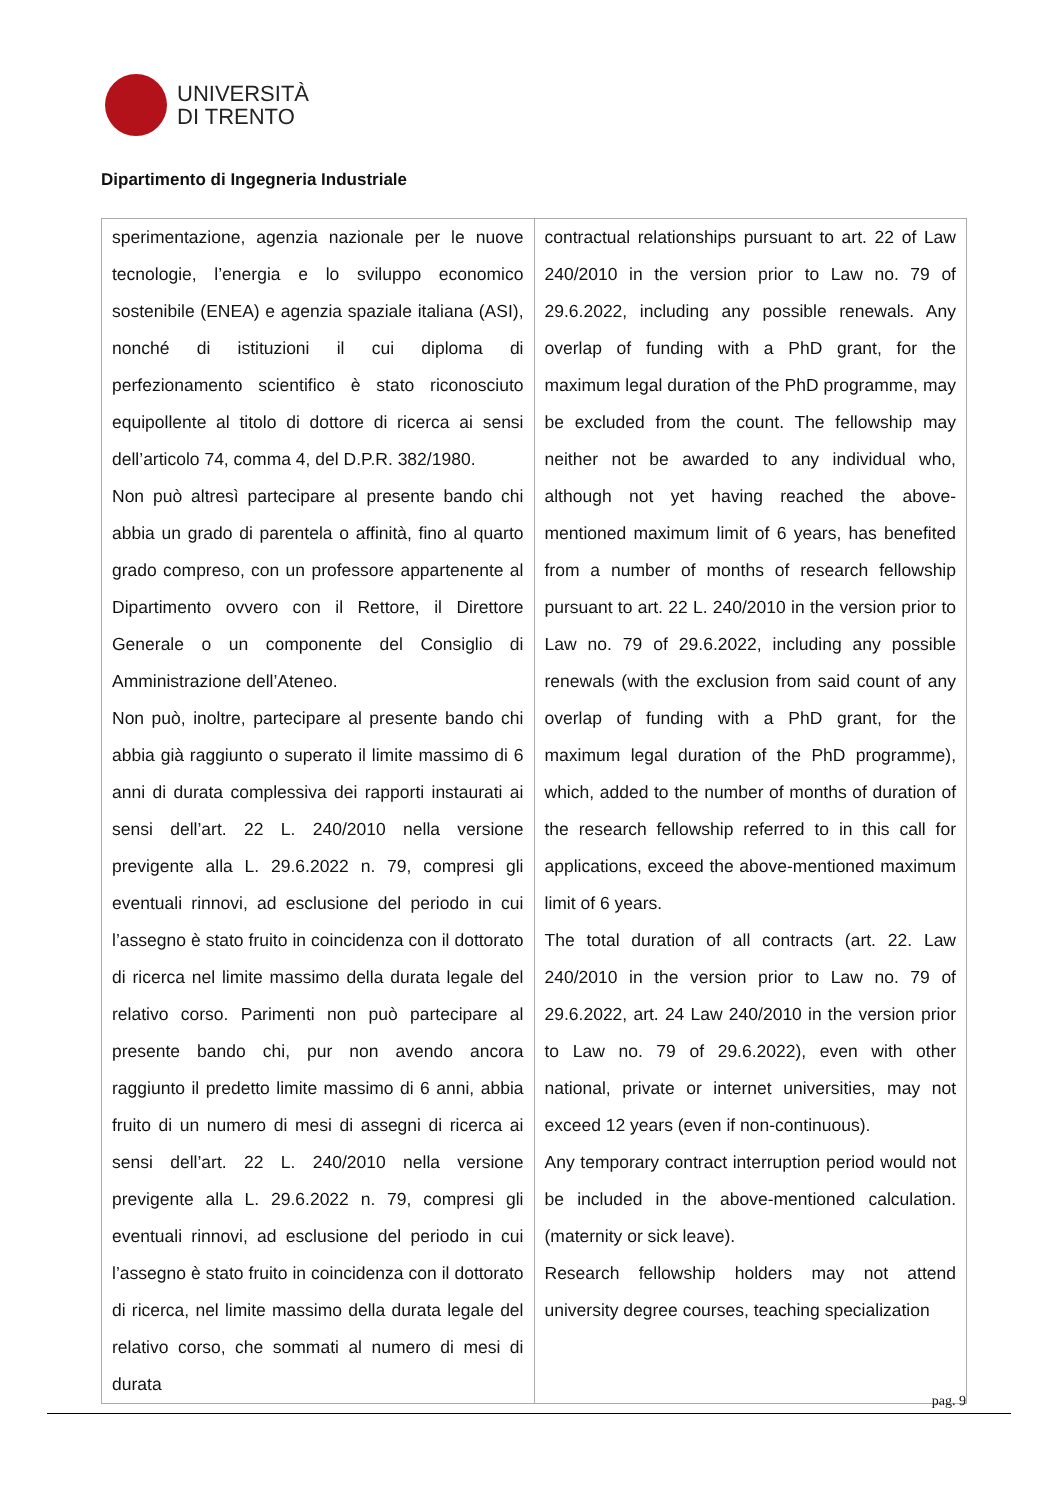UNIVERSITÀ
DI TRENTO
Dipartimento di Ingegneria Industriale
| sperimentazione, agenzia nazionale per le nuove tecnologie, l’energia e lo sviluppo economico sostenibile (ENEA) e agenzia spaziale italiana (ASI), nonché di istituzioni il cui diploma di perfezionamento scientifico è stato riconosciuto equipollente al titolo di dottore di ricerca ai sensi dell’articolo 74, comma 4, del D.P.R. 382/1980. Non può altresì partecipare al presente bando chi abbia un grado di parentela o affinità, fino al quarto grado compreso, con un professore appartenente al Dipartimento ovvero con il Rettore, il Direttore Generale o un componente del Consiglio di Amministrazione dell’Ateneo. Non può, inoltre, partecipare al presente bando chi abbia già raggiunto o superato il limite massimo di 6 anni di durata complessiva dei rapporti instaurati ai sensi dell’art. 22 L. 240/2010 nella versione previgente alla L. 29.6.2022 n. 79, compresi gli eventuali rinnovi, ad esclusione del periodo in cui l’assegno è stato fruito in coincidenza con il dottorato di ricerca nel limite massimo della durata legale del relativo corso. Parimenti non può partecipare al presente bando chi, pur non avendo ancora raggiunto il predetto limite massimo di 6 anni, abbia fruito di un numero di mesi di assegni di ricerca ai sensi dell’art. 22 L. 240/2010 nella versione previgente alla L. 29.6.2022 n. 79, compresi gli eventuali rinnovi, ad esclusione del periodo in cui l’assegno è stato fruito in coincidenza con il dottorato di ricerca, nel limite massimo della durata legale del relativo corso, che sommati al numero di mesi di durata | contractual relationships pursuant to art. 22 of Law 240/2010 in the version prior to Law no. 79 of 29.6.2022, including any possible renewals. Any overlap of funding with a PhD grant, for the maximum legal duration of the PhD programme, may be excluded from the count. The fellowship may neither not be awarded to any individual who, although not yet having reached the above-mentioned maximum limit of 6 years, has benefited from a number of months of research fellowship pursuant to art. 22 L. 240/2010 in the version prior to Law no. 79 of 29.6.2022, including any possible renewals (with the exclusion from said count of any overlap of funding with a PhD grant, for the maximum legal duration of the PhD programme), which, added to the number of months of duration of the research fellowship referred to in this call for applications, exceed the above-mentioned maximum limit of 6 years. The total duration of all contracts (art. 22. Law 240/2010 in the version prior to Law no. 79 of 29.6.2022, art. 24 Law 240/2010 in the version prior to Law no. 79 of 29.6.2022), even with other national, private or internet universities, may not exceed 12 years (even if non-continuous). Any temporary contract interruption period would not be included in the above-mentioned calculation. (maternity or sick leave). Research fellowship holders may not attend university degree courses, teaching specialization |
pag. 9